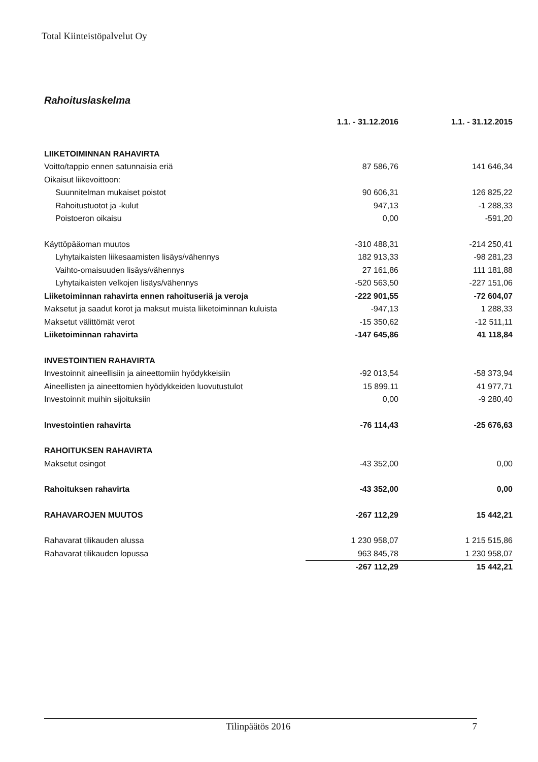Total Kiinteistöpalvelut Oy
Rahoituslaskelma
| | 1.1. - 31.12.2016 | 1.1. - 31.12.2015 |
| LIIKETOIMINNAN RAHAVIRTA | | |
| Voitto/tappio ennen satunnaisia eriä | 87 586,76 | 141 646,34 |
| Oikaisut liikevoittoon: | | |
| Suunnitelman mukaiset poistot | 90 606,31 | 126 825,22 |
| Rahoitustuotot ja -kulut | 947,13 | -1 288,33 |
| Poistoeron oikaisu | 0,00 | -591,20 |
| Käyttöpääoman muutos | -310 488,31 | -214 250,41 |
| Lyhytaikaisten liikesaamisten lisäys/vähennys | 182 913,33 | -98 281,23 |
| Vaihto-omaisuuden lisäys/vähennys | 27 161,86 | 111 181,88 |
| Lyhytaikaisten velkojen lisäys/vähennys | -520 563,50 | -227 151,06 |
| Liiketoiminnan rahavirta ennen rahoituseriä ja veroja | -222 901,55 | -72 604,07 |
| Maksetut ja saadut korot ja maksut muista liiketoiminnan kuluista | -947,13 | 1 288,33 |
| Maksetut välittömät verot | -15 350,62 | -12 511,11 |
| Liiketoiminnan rahavirta | -147 645,86 | 41 118,84 |
| INVESTOINTIEN RAHAVIRTA | | |
| Investoinnit aineellisiin ja aineettomiin hyödykkeisiin | -92 013,54 | -58 373,94 |
| Aineellisten ja aineettomien hyödykkeiden luovutustulot | 15 899,11 | 41 977,71 |
| Investoinnit muihin sijoituksiin | 0,00 | -9 280,40 |
| Investointien rahavirta | -76 114,43 | -25 676,63 |
| RAHOITUKSEN RAHAVIRTA | | |
| Maksetut osingot | -43 352,00 | 0,00 |
| Rahoituksen rahavirta | -43 352,00 | 0,00 |
| RAHAVAROJEN MUUTOS | -267 112,29 | 15 442,21 |
| Rahavarat tilikauden alussa | 1 230 958,07 | 1 215 515,86 |
| Rahavarat tilikauden lopussa | 963 845,78 | 1 230 958,07 |
| | -267 112,29 | 15 442,21 |
Tilinpäätös 2016 7